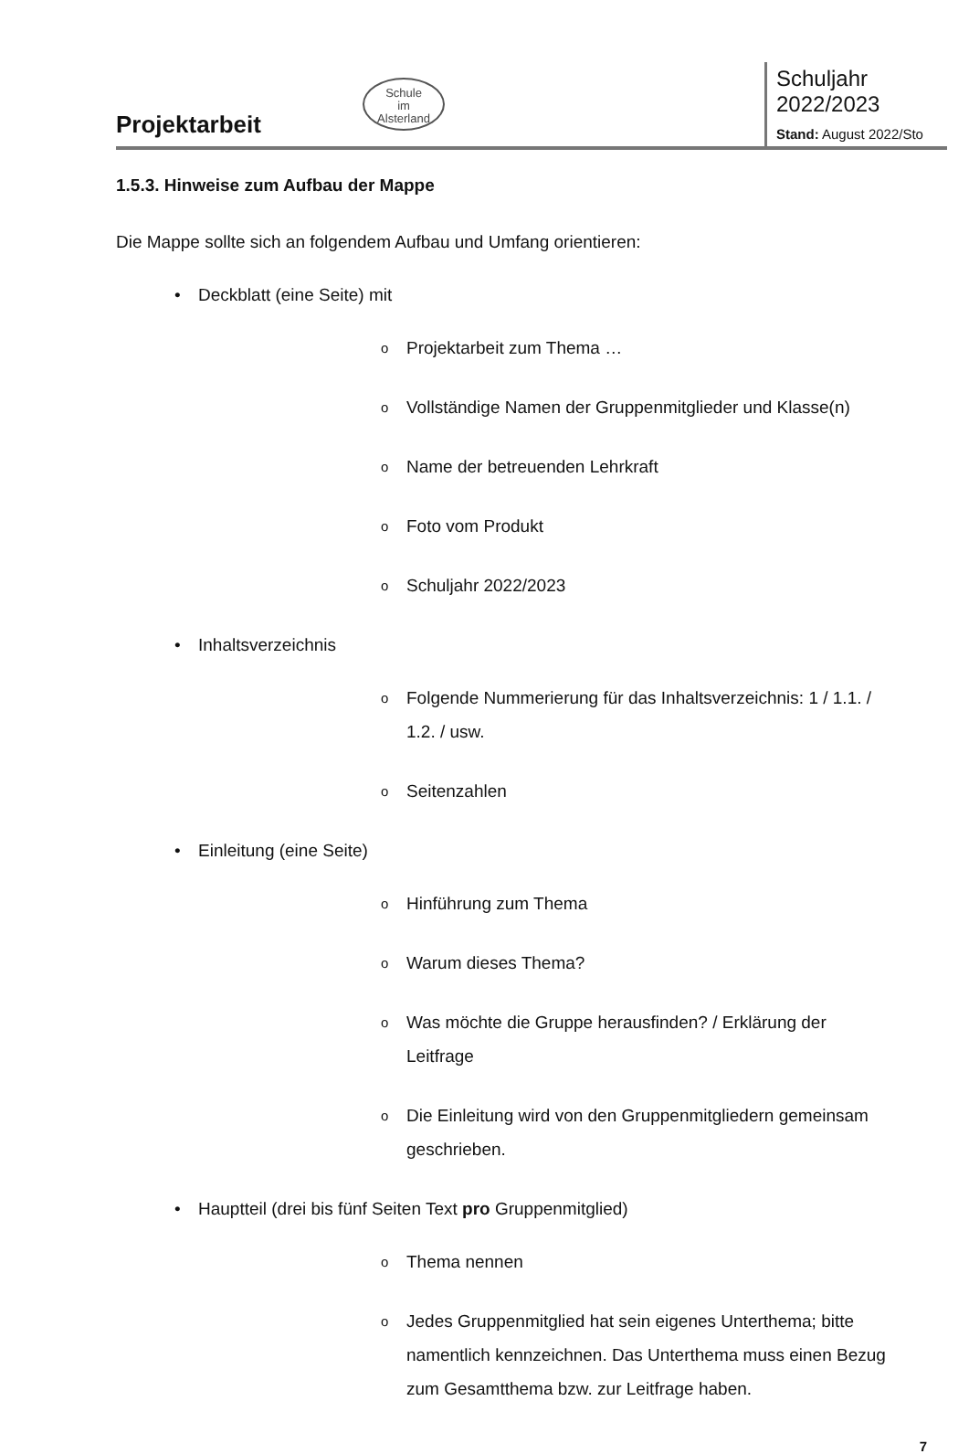Projektarbeit
Schule
im
Alsterland
Schuljahr 2022/2023
Stand: August 2022/Sto
1.5.3. Hinweise zum Aufbau der Mappe
Die Mappe sollte sich an folgendem Aufbau und Umfang orientieren:
• Deckblatt (eine Seite) mit
o Projektarbeit zum Thema …
o Vollständige Namen der Gruppenmitglieder und Klasse(n)
o Name der betreuenden Lehrkraft
o Foto vom Produkt
o Schuljahr 2022/2023
• Inhaltsverzeichnis
o Folgende Nummerierung für das Inhaltsverzeichnis: 1 / 1.1. / 1.2. / usw.
o Seitenzahlen
• Einleitung (eine Seite)
o Hinführung zum Thema
o Warum dieses Thema?
o Was möchte die Gruppe herausfinden? / Erklärung der Leitfrage
o Die Einleitung wird von den Gruppenmitgliedern gemeinsam geschrieben.
• Hauptteil (drei bis fünf Seiten Text pro Gruppenmitglied)
o Thema nennen
o Jedes Gruppenmitglied hat sein eigenes Unterthema; bitte namentlich kennzeichnen. Das Unterthema muss einen Bezug zum Gesamtthema bzw. zur Leitfrage haben.
7